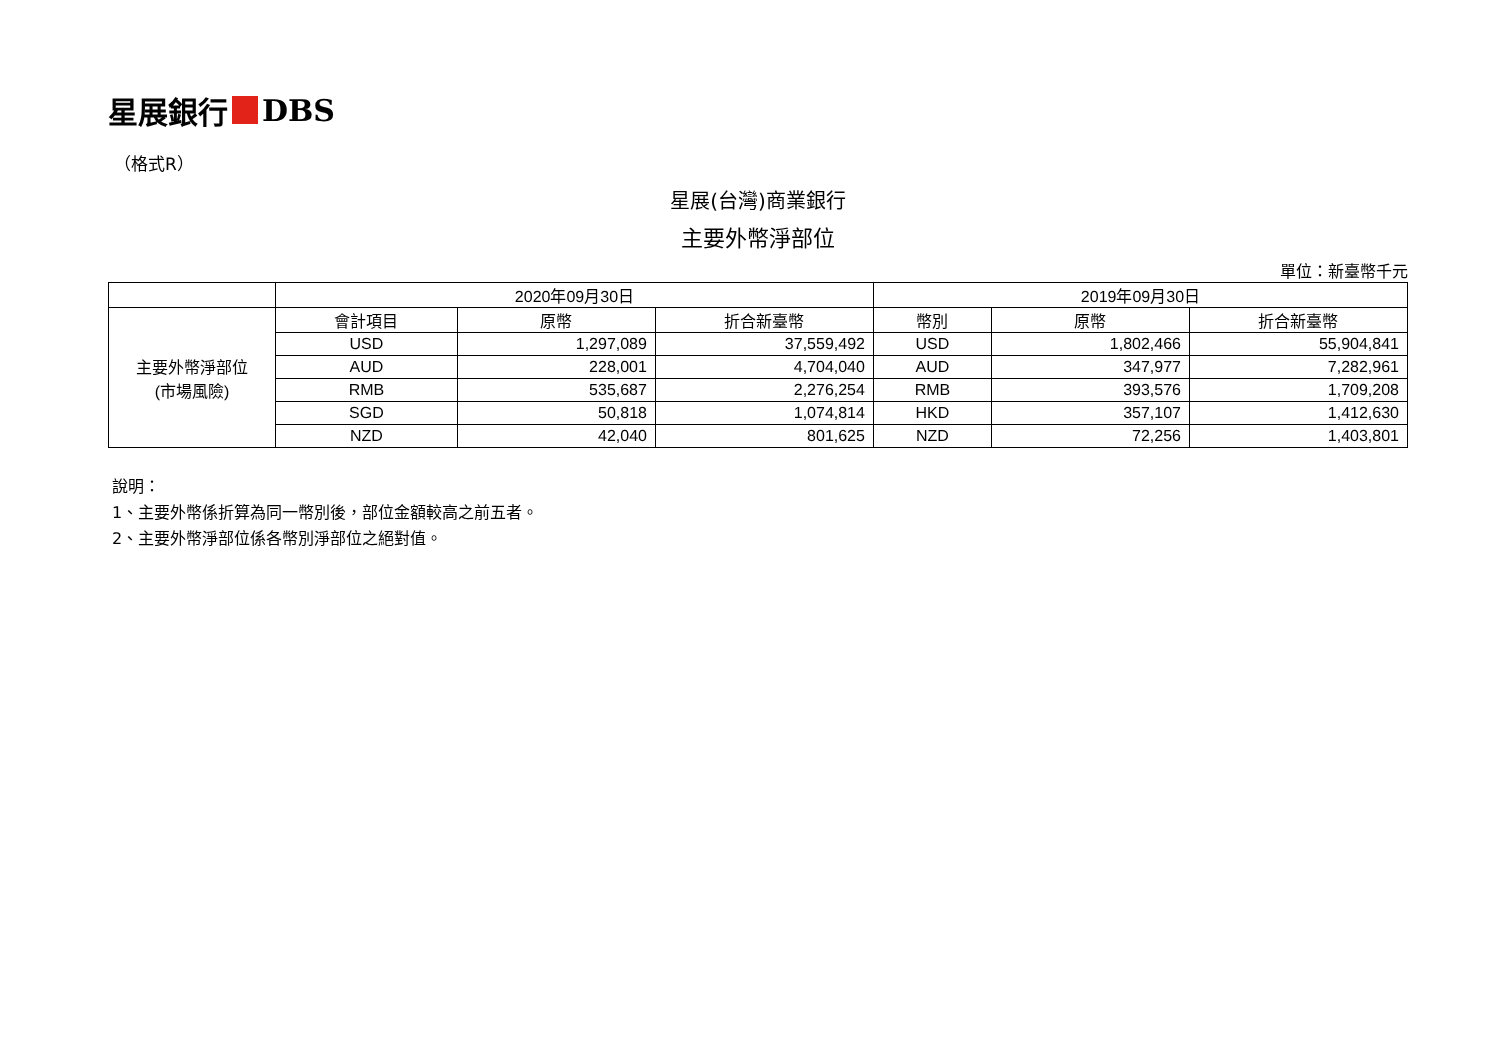星展銀行 DBS
（格式R）
星展(台灣)商業銀行
主要外幣淨部位
單位：新臺幣千元
| | 2020年09月30日 | | | 2019年09月30日 | | |
| --- | --- | --- | --- | --- | --- | --- |
| 主要外幣淨部位 (市場風險) | 會計項目 | 原幣 | 折合新臺幣 | 幣別 | 原幣 | 折合新臺幣 |
| | USD | 1,297,089 | 37,559,492 | USD | 1,802,466 | 55,904,841 |
| | AUD | 228,001 | 4,704,040 | AUD | 347,977 | 7,282,961 |
| | RMB | 535,687 | 2,276,254 | RMB | 393,576 | 1,709,208 |
| | SGD | 50,818 | 1,074,814 | HKD | 357,107 | 1,412,630 |
| | NZD | 42,040 | 801,625 | NZD | 72,256 | 1,403,801 |
說明：
1、主要外幣係折算為同一幣別後，部位金額較高之前五者。
2、主要外幣淨部位係各幣別淨部位之絕對值。